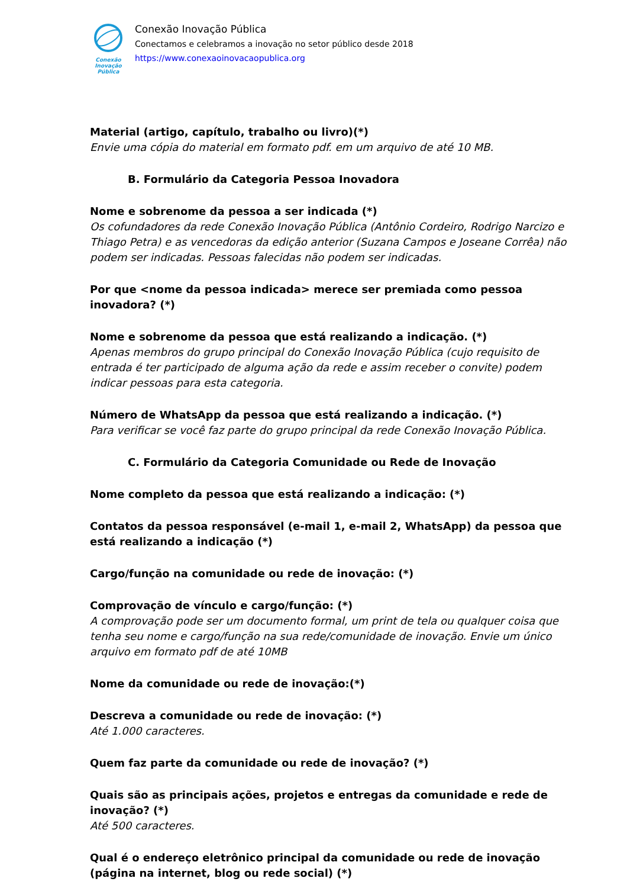Conexão
Inovação Pública
Conexão Inovação Pública
Conectamos e celebramos a inovação no setor público desde 2018
https://www.conexaoinovacaopublica.org
Material (artigo, capítulo, trabalho ou livro)(*)
Envie uma cópia do material em formato pdf. em um arquivo de até 10 MB.
B. Formulário da Categoria Pessoa Inovadora
Nome e sobrenome da pessoa a ser indicada (*)
Os cofundadores da rede Conexão Inovação Pública (Antônio Cordeiro, Rodrigo Narcizo e Thiago Petra) e as vencedoras da edição anterior (Suzana Campos e Joseane Corrêa) não podem ser indicadas. Pessoas falecidas não podem ser indicadas.
Por que <nome da pessoa indicada> merece ser premiada como pessoa inovadora? (*)
Nome e sobrenome da pessoa que está realizando a indicação. (*)
Apenas membros do grupo principal do Conexão Inovação Pública (cujo requisito de entrada é ter participado de alguma ação da rede e assim receber o convite) podem indicar pessoas para esta categoria.
Número de WhatsApp da pessoa que está realizando a indicação. (*)
Para verificar se você faz parte do grupo principal da rede Conexão Inovação Pública.
C. Formulário da Categoria Comunidade ou Rede de Inovação
Nome completo da pessoa que está realizando a indicação: (*)
Contatos da pessoa responsável (e-mail 1, e-mail 2, WhatsApp) da pessoa que está realizando a indicação (*)
Cargo/função na comunidade ou rede de inovação: (*)
Comprovação de vínculo e cargo/função: (*)
A comprovação pode ser um documento formal, um print de tela ou qualquer coisa que tenha seu nome e cargo/função na sua rede/comunidade de inovação. Envie um único arquivo em formato pdf de até 10MB
Nome da comunidade ou rede de inovação:(*)
Descreva a comunidade ou rede de inovação: (*)
Até 1.000 caracteres.
Quem faz parte da comunidade ou rede de inovação? (*)
Quais são as principais ações, projetos e entregas da comunidade e rede de inovação? (*)
Até 500 caracteres.
Qual é o endereço eletrônico principal da comunidade ou rede de inovação (página na internet, blog ou rede social) (*)